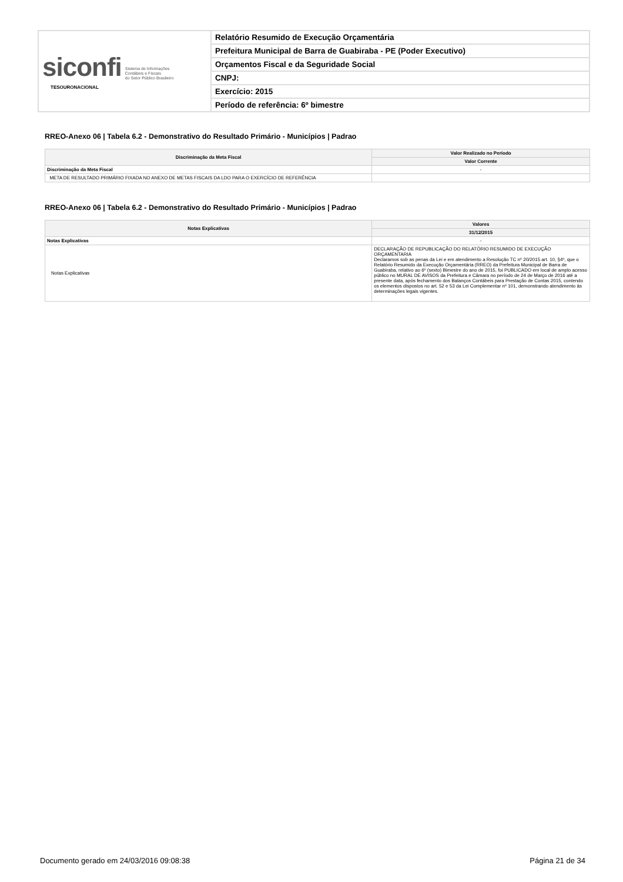| siconfi Sistema de Informações Contábeis e Fiscais do Setor Público Brasileiro TESOURONACIONAL | Relatório Resumido de Execução Orçamentária |
| | Prefeitura Municipal de Barra de Guabiraba - PE (Poder Executivo) |
| | Orçamentos Fiscal e da Seguridade Social |
| | CNPJ: |
| | Exercício: 2015 |
| | Período de referência: 6º bimestre |
RREO-Anexo 06 | Tabela 6.2 - Demonstrativo do Resultado Primário - Municípios | Padrao
| Discriminação da Meta Fiscal | Valor Realizado no Período |
| --- | --- |
| | Valor Corrente |
| Discriminação da Meta Fiscal | - |
| META DE RESULTADO PRIMÁRIO FIXADA NO ANEXO DE METAS FISCAIS DA LDO PARA O EXERCÍCIO DE REFERÊNCIA | |
RREO-Anexo 06 | Tabela 6.2 - Demonstrativo do Resultado Primário - Municípios | Padrao
| Notas Explicativas | Valores |
| --- | --- |
| | 31/12/2015 |
| Notas Explicativas | - |
| Notas Explicativas | DECLARAÇÃO DE REPUBLICAÇÃO DO RELATÓRIO RESUMIDO DE EXECUÇÃO ORÇAMENTARIA Declaramos sob as penas da Lei e em atendimento a Resolução TC nº 20/2015 art. 10, §4º, que o Relatório Resumido da Execução Orçamentária (RREO) da Prefeitura Municipal de Barra de Guabiraba, relativo ao 6º (sexto) Bimestre do ano de 2015, foi PUBLICADO em local de amplo acesso público no MURAL DE AVISOS da Prefeitura e Câmara no período de 24 de Março de 2016 até a presente data, após fechamento dos Balanços Contábeis para Prestação de Contas 2015, contendo os elementos dispostos no art. 52 e 53 da Lei Complementar nº 101, demonstrando atendimento às determinações legais vigentes. |
Documento gerado em 24/03/2016 09:08:38 Página 21 de 34